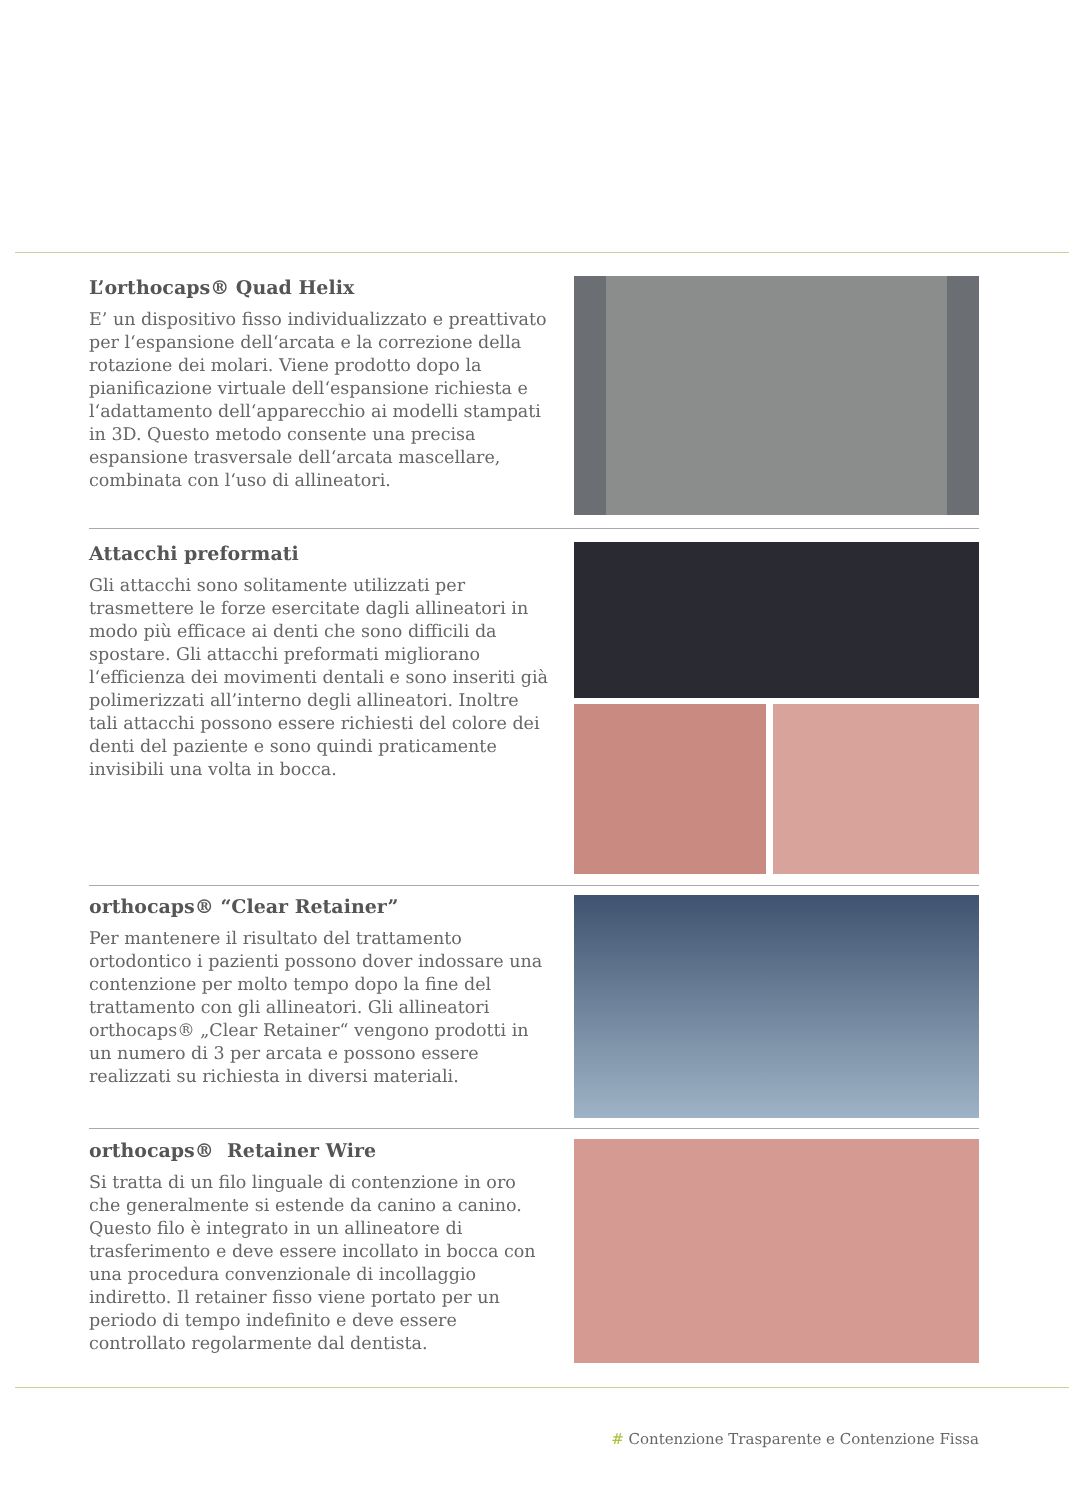L’orthocaps® Quad Helix
E’ un dispositivo fisso individualizzato e preattivato per l‘espansione dell‘arcata e la correzione della rotazione dei molari. Viene prodotto dopo la pianificazione virtuale dell‘espansione richiesta e l‘adattamento dell‘apparecchio ai modelli stampati in 3D. Questo metodo consente una precisa espansione trasversale dell‘arcata mascellare, combinata con l‘uso di allineatori.
Attacchi preformati
Gli attacchi sono solitamente utilizzati per trasmettere le forze esercitate dagli allineatori in modo più efficace ai denti che sono difficili da spostare. Gli attacchi preformati migliorano l‘efficienza dei movimenti dentali e sono inseriti già polimerizzati all’interno degli allineatori. Inoltre tali attacchi possono essere richiesti del colore dei denti del paziente e sono quindi praticamente invisibili una volta in bocca.
orthocaps® “Clear Retainer”
Per mantenere il risultato del trattamento ortodontico i pazienti possono dover indossare una contenzione per molto tempo dopo la fine del trattamento con gli allineatori. Gli allineatori orthocaps® „Clear Retainer“ vengono prodotti in un numero di 3 per arcata e possono essere realizzati su richiesta in diversi materiali.
orthocaps® Retainer Wire
Si tratta di un filo linguale di contenzione in oro che generalmente si estende da canino a canino. Questo filo è integrato in un allineatore di trasferimento e deve essere incollato in bocca con una procedura convenzionale di incollaggio indiretto. Il retainer fisso viene portato per un periodo di tempo indefinito e deve essere controllato regolarmente dal dentista.
# Contenzione Trasparente e Contenzione Fissa